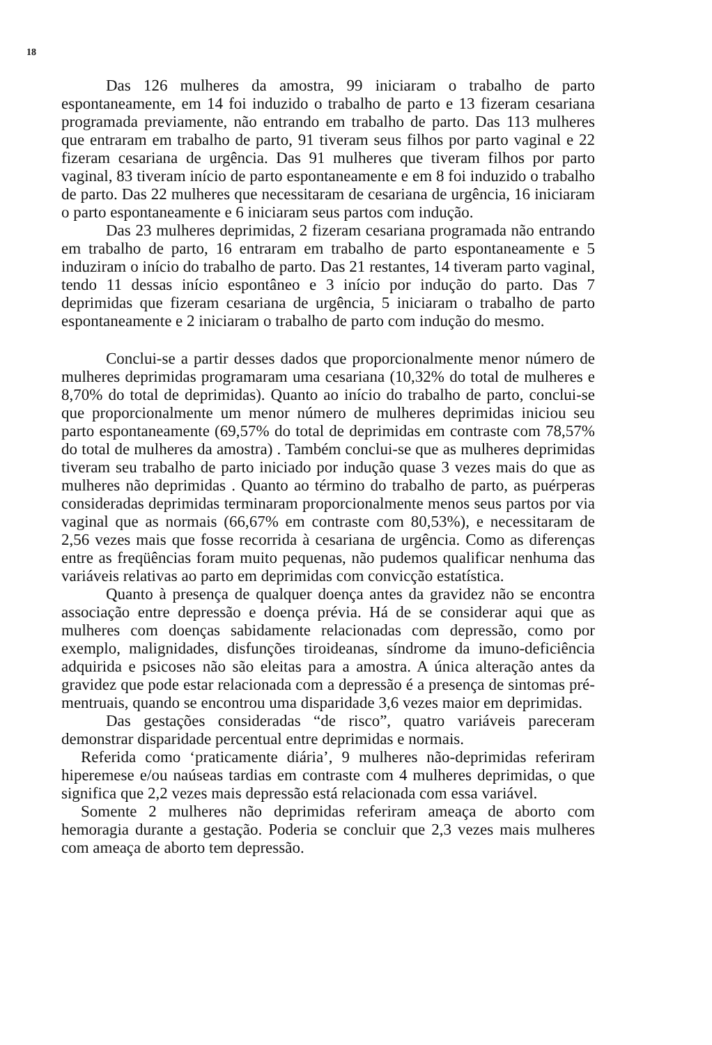18
Das 126 mulheres da amostra, 99 iniciaram o trabalho de parto espontaneamente, em 14 foi induzido o trabalho de parto e 13 fizeram cesariana programada previamente, não entrando em trabalho de parto. Das 113 mulheres que entraram em trabalho de parto, 91 tiveram seus filhos por parto vaginal e 22 fizeram cesariana de urgência. Das 91 mulheres que tiveram filhos por parto vaginal, 83 tiveram início de parto espontaneamente e em 8 foi induzido o trabalho de parto. Das 22 mulheres que necessitaram de cesariana de urgência, 16 iniciaram o parto espontaneamente e 6 iniciaram seus partos com indução.
Das 23 mulheres deprimidas, 2 fizeram cesariana programada não entrando em trabalho de parto, 16 entraram em trabalho de parto espontaneamente e 5 induziram o início do trabalho de parto. Das 21 restantes, 14 tiveram parto vaginal, tendo 11 dessas início espontâneo e 3 início por indução do parto. Das 7 deprimidas que fizeram cesariana de urgência, 5 iniciaram o trabalho de parto espontaneamente e 2 iniciaram o trabalho de parto com indução do mesmo.
Conclui-se a partir desses dados que proporcionalmente menor número de mulheres deprimidas programaram uma cesariana (10,32% do total de mulheres e 8,70% do total de deprimidas). Quanto ao início do trabalho de parto, conclui-se que proporcionalmente um menor número de mulheres deprimidas iniciou seu parto espontaneamente (69,57% do total de deprimidas em contraste com 78,57% do total de mulheres da amostra) . Também conclui-se que as mulheres deprimidas tiveram seu trabalho de parto iniciado por indução quase 3 vezes mais do que as mulheres não deprimidas . Quanto ao término do trabalho de parto, as puérperas consideradas deprimidas terminaram proporcionalmente menos seus partos por via vaginal que as normais (66,67% em contraste com 80,53%), e necessitaram de 2,56 vezes mais que fosse recorrida à cesariana de urgência. Como as diferenças entre as freqüências foram muito pequenas, não pudemos qualificar nenhuma das variáveis relativas ao parto em deprimidas com convicção estatística.
Quanto à presença de qualquer doença antes da gravidez não se encontra associação entre depressão e doença prévia. Há de se considerar aqui que as mulheres com doenças sabidamente relacionadas com depressão, como por exemplo, malignidades, disfunções tiroideanas, síndrome da imuno-deficiência adquirida e psicoses não são eleitas para a amostra. A única alteração antes da gravidez que pode estar relacionada com a depressão é a presença de sintomas pré-mentruais, quando se encontrou uma disparidade 3,6 vezes maior em deprimidas.
Das gestações consideradas “de risco”, quatro variáveis pareceram demonstrar disparidade percentual entre deprimidas e normais.
Referida como ‘praticamente diária’, 9 mulheres não-deprimidas referiram hiperemese e/ou naúseas tardias em contraste com 4 mulheres deprimidas, o que significa que 2,2 vezes mais depressão está relacionada com essa variável.
Somente 2 mulheres não deprimidas referiram ameaça de aborto com hemoragia durante a gestação. Poderia se concluir que 2,3 vezes mais mulheres com ameaça de aborto tem depressão.